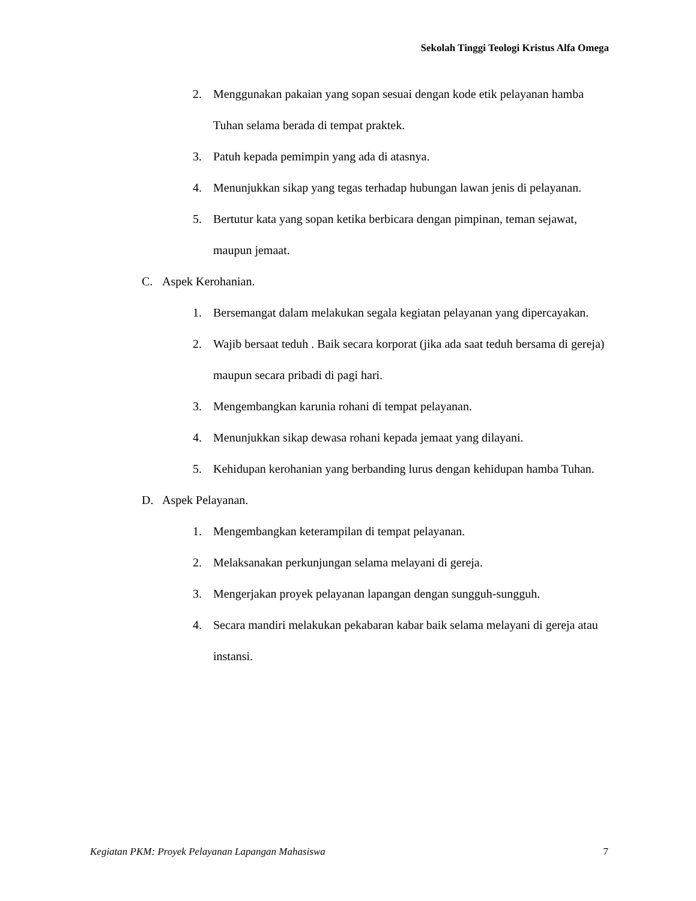Sekolah Tinggi Teologi Kristus Alfa Omega
2. Menggunakan pakaian yang sopan sesuai dengan kode etik pelayanan hamba Tuhan selama berada di tempat praktek.
3. Patuh kepada pemimpin yang ada di atasnya.
4. Menunjukkan sikap yang tegas terhadap hubungan lawan jenis di pelayanan.
5. Bertutur kata yang sopan ketika berbicara dengan pimpinan, teman sejawat, maupun jemaat.
C. Aspek Kerohanian.
1. Bersemangat dalam melakukan segala kegiatan pelayanan yang dipercayakan.
2. Wajib bersaat teduh . Baik secara korporat (jika ada saat teduh bersama di gereja) maupun secara pribadi di pagi hari.
3. Mengembangkan karunia rohani di tempat pelayanan.
4. Menunjukkan sikap dewasa rohani kepada jemaat yang dilayani.
5. Kehidupan kerohanian yang berbanding lurus dengan kehidupan hamba Tuhan.
D. Aspek Pelayanan.
1. Mengembangkan keterampilan di tempat pelayanan.
2. Melaksanakan perkunjungan selama melayani di gereja.
3. Mengerjakan proyek pelayanan lapangan dengan sungguh-sungguh.
4. Secara mandiri melakukan pekabaran kabar baik selama melayani di gereja atau instansi.
Kegiatan PKM: Proyek Pelayanan Lapangan Mahasiswa 7